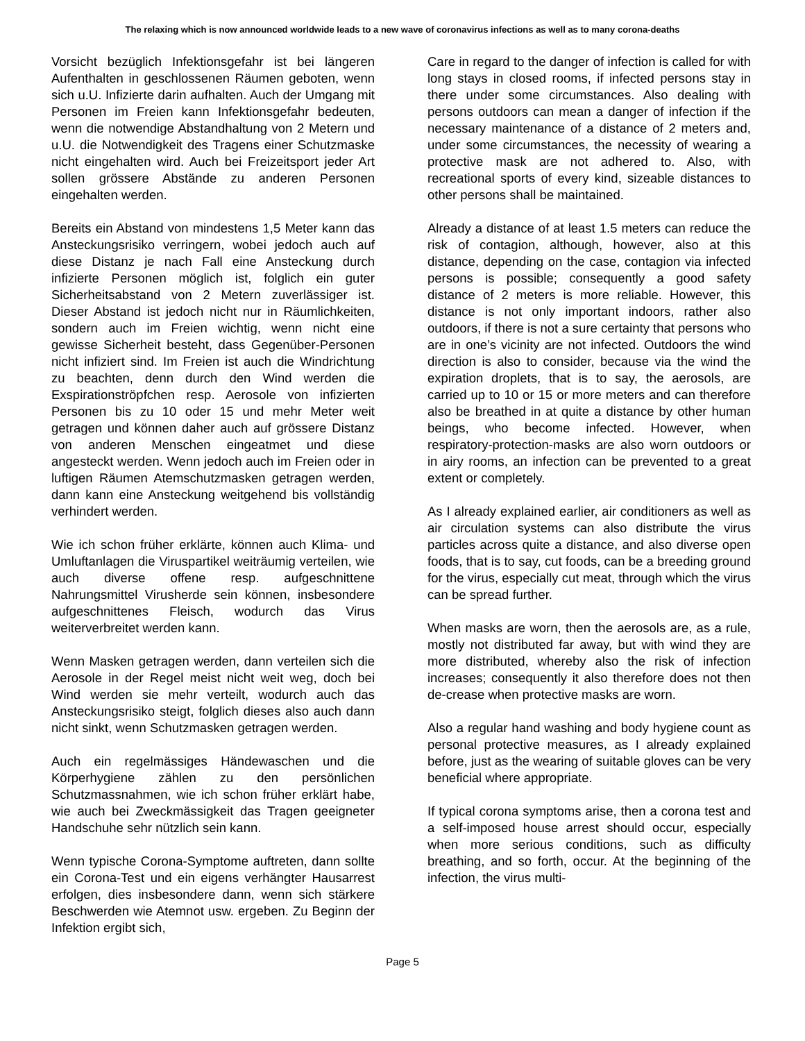The relaxing which is now announced worldwide leads to a new wave of coronavirus infections as well as to many corona-deaths
Vorsicht bezüglich Infektionsgefahr ist bei längeren Aufenthalten in geschlossenen Räumen geboten, wenn sich u.U. Infizierte darin aufhalten. Auch der Umgang mit Personen im Freien kann Infektionsgefahr bedeuten, wenn die notwendige Abstandhaltung von 2 Metern und u.U. die Notwendigkeit des Tragens einer Schutzmaske nicht eingehalten wird. Auch bei Freizeitsport jeder Art sollen grössere Abstände zu anderen Personen eingehalten werden.
Bereits ein Abstand von mindestens 1,5 Meter kann das Ansteckungsrisiko verringern, wobei jedoch auch auf diese Distanz je nach Fall eine Ansteckung durch infizierte Personen möglich ist, folglich ein guter Sicherheitsabstand von 2 Metern zuverlässiger ist. Dieser Abstand ist jedoch nicht nur in Räumlichkeiten, sondern auch im Freien wichtig, wenn nicht eine gewisse Sicherheit besteht, dass Gegenüber-Personen nicht infiziert sind. Im Freien ist auch die Windrichtung zu beachten, denn durch den Wind werden die Exspirationströpfchen resp. Aerosole von infizierten Personen bis zu 10 oder 15 und mehr Meter weit getragen und können daher auch auf grössere Distanz von anderen Menschen eingeatmet und diese angesteckt werden. Wenn jedoch auch im Freien oder in luftigen Räumen Atemschutzmasken getragen werden, dann kann eine Ansteckung weitgehend bis vollständig verhindert werden.
Wie ich schon früher erklärte, können auch Klima- und Umluftanlagen die Viruspartikel weiträumig verteilen, wie auch diverse offene resp. aufgeschnittene Nahrungsmittel Virusherde sein können, insbesondere aufgeschnittenes Fleisch, wodurch das Virus weiterverbreitet werden kann.
Wenn Masken getragen werden, dann verteilen sich die Aerosole in der Regel meist nicht weit weg, doch bei Wind werden sie mehr verteilt, wodurch auch das Ansteckungsrisiko steigt, folglich dieses also auch dann nicht sinkt, wenn Schutzmasken getragen werden.
Auch ein regelmässiges Händewaschen und die Körperhygiene zählen zu den persönlichen Schutzmassnahmen, wie ich schon früher erklärt habe, wie auch bei Zweckmässigkeit das Tragen geeigneter Handschuhe sehr nützlich sein kann.
Wenn typische Corona-Symptome auftreten, dann sollte ein Corona-Test und ein eigens verhängter Hausarrest erfolgen, dies insbesondere dann, wenn sich stärkere Beschwerden wie Atemnot usw. ergeben. Zu Beginn der Infektion ergibt sich,
Care in regard to the danger of infection is called for with long stays in closed rooms, if infected persons stay in there under some circumstances. Also dealing with persons outdoors can mean a danger of infection if the necessary maintenance of a distance of 2 meters and, under some circumstances, the necessity of wearing a protective mask are not adhered to. Also, with recreational sports of every kind, sizeable distances to other persons shall be maintained.
Already a distance of at least 1.5 meters can reduce the risk of contagion, although, however, also at this distance, depending on the case, contagion via infected persons is possible; consequently a good safety distance of 2 meters is more reliable. However, this distance is not only important indoors, rather also outdoors, if there is not a sure certainty that persons who are in one’s vicinity are not infected. Outdoors the wind direction is also to consider, because via the wind the expiration droplets, that is to say, the aerosols, are carried up to 10 or 15 or more meters and can therefore also be breathed in at quite a distance by other human beings, who become infected. However, when respiratory-protection-masks are also worn outdoors or in airy rooms, an infection can be prevented to a great extent or completely.
As I already explained earlier, air conditioners as well as air circulation systems can also distribute the virus particles across quite a distance, and also diverse open foods, that is to say, cut foods, can be a breeding ground for the virus, especially cut meat, through which the virus can be spread further.
When masks are worn, then the aerosols are, as a rule, mostly not distributed far away, but with wind they are more distributed, whereby also the risk of infection increases; consequently it also therefore does not then de-crease when protective masks are worn.
Also a regular hand washing and body hygiene count as personal protective measures, as I already explained before, just as the wearing of suitable gloves can be very beneficial where appropriate.
If typical corona symptoms arise, then a corona test and a self-imposed house arrest should occur, especially when more serious conditions, such as difficulty breathing, and so forth, occur. At the beginning of the infection, the virus multi-
Page 5